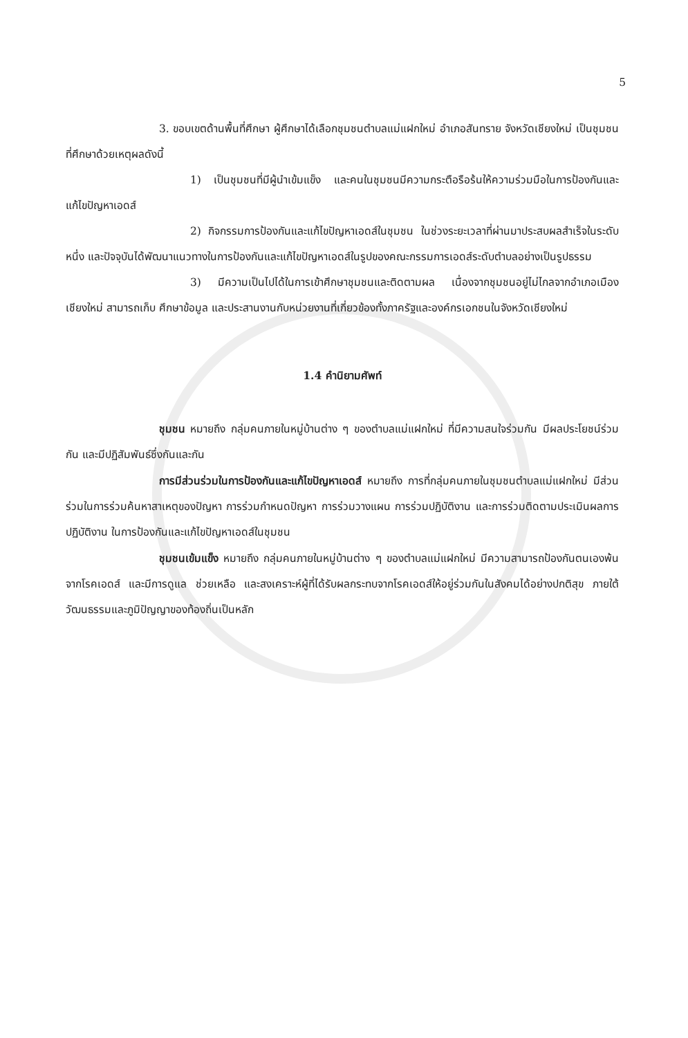5
3. ขอบเขตด้านพื้นที่ศึกษา ผู้ศึกษาได้เลือกชุมชนตำบลแม่แฝกใหม่ อำเภอสันทราย จังหวัดเชียงใหม่ เป็นชุมชนที่ศึกษาด้วยเหตุผลดังนี้
1) เป็นชุมชนที่มีผู้นำเข้มแข็ง และคนในชุมชนมีความกระตือรือร้นให้ความร่วมมือในการป้องกันและแก้ไขปัญหาเอดส์
2) กิจกรรมการป้องกันและแก้ไขปัญหาเอดส์ในชุมชน ในช่วงระยะเวลาที่ผ่านมาประสบผลสำเร็จในระดับหนึ่ง และปัจจุบันได้พัฒนาแนวทางในการป้องกันและแก้ไขปัญหาเอดส์ในรูปของคณะกรรมการเอดส์ระดับตำบลอย่างเป็นรูปธรรม
3) มีความเป็นไปได้ในการเข้าศึกษาชุมชนและติดตามผล เนื่องจากชุมชนอยู่ไม่ไกลจากอำเภอเมืองเชียงใหม่ สามารถเก็บ ศึกษาข้อมูล และประสานงานกับหน่วยงานที่เกี่ยวข้องทั้งภาครัฐและองค์กรเอกชนในจังหวัดเชียงใหม่
1.4 คำนิยามศัพท์
ชุมชน หมายถึง กลุ่มคนภายในหมู่บ้านต่าง ๆ ของตำบลแม่แฝกใหม่ ที่มีความสนใจร่วมกัน มีผลประโยชน์ร่วมกัน และมีปฏิสัมพันธ์ซึ่งกันและกัน
การมีส่วนร่วมในการป้องกันและแก้ไขปัญหาเอดส์ หมายถึง การที่กลุ่มคนภายในชุมชนตำบลแม่แฝกใหม่ มีส่วนร่วมในการร่วมค้นหาสาเหตุของปัญหา การร่วมกำหนดปัญหา การร่วมวางแผน การร่วมปฏิบัติงาน และการร่วมติดตามประเมินผลการปฏิบัติงาน ในการป้องกันและแก้ไขปัญหาเอดส์ในชุมชน
ชุมชนเข้มแข็ง หมายถึง กลุ่มคนภายในหมู่บ้านต่าง ๆ ของตำบลแม่แฝกใหม่ มีความสามารถป้องกันตนเองพ้นจากโรคเอดส์ และมีการดูแล ช่วยเหลือ และสงเคราะห์ผู้ที่ได้รับผลกระทบจากโรคเอดส์ให้อยู่ร่วมกันในสังคมได้อย่างปกติสุข ภายใต้วัฒนธรรมและภูมิปัญญาของท้องถิ่นเป็นหลัก